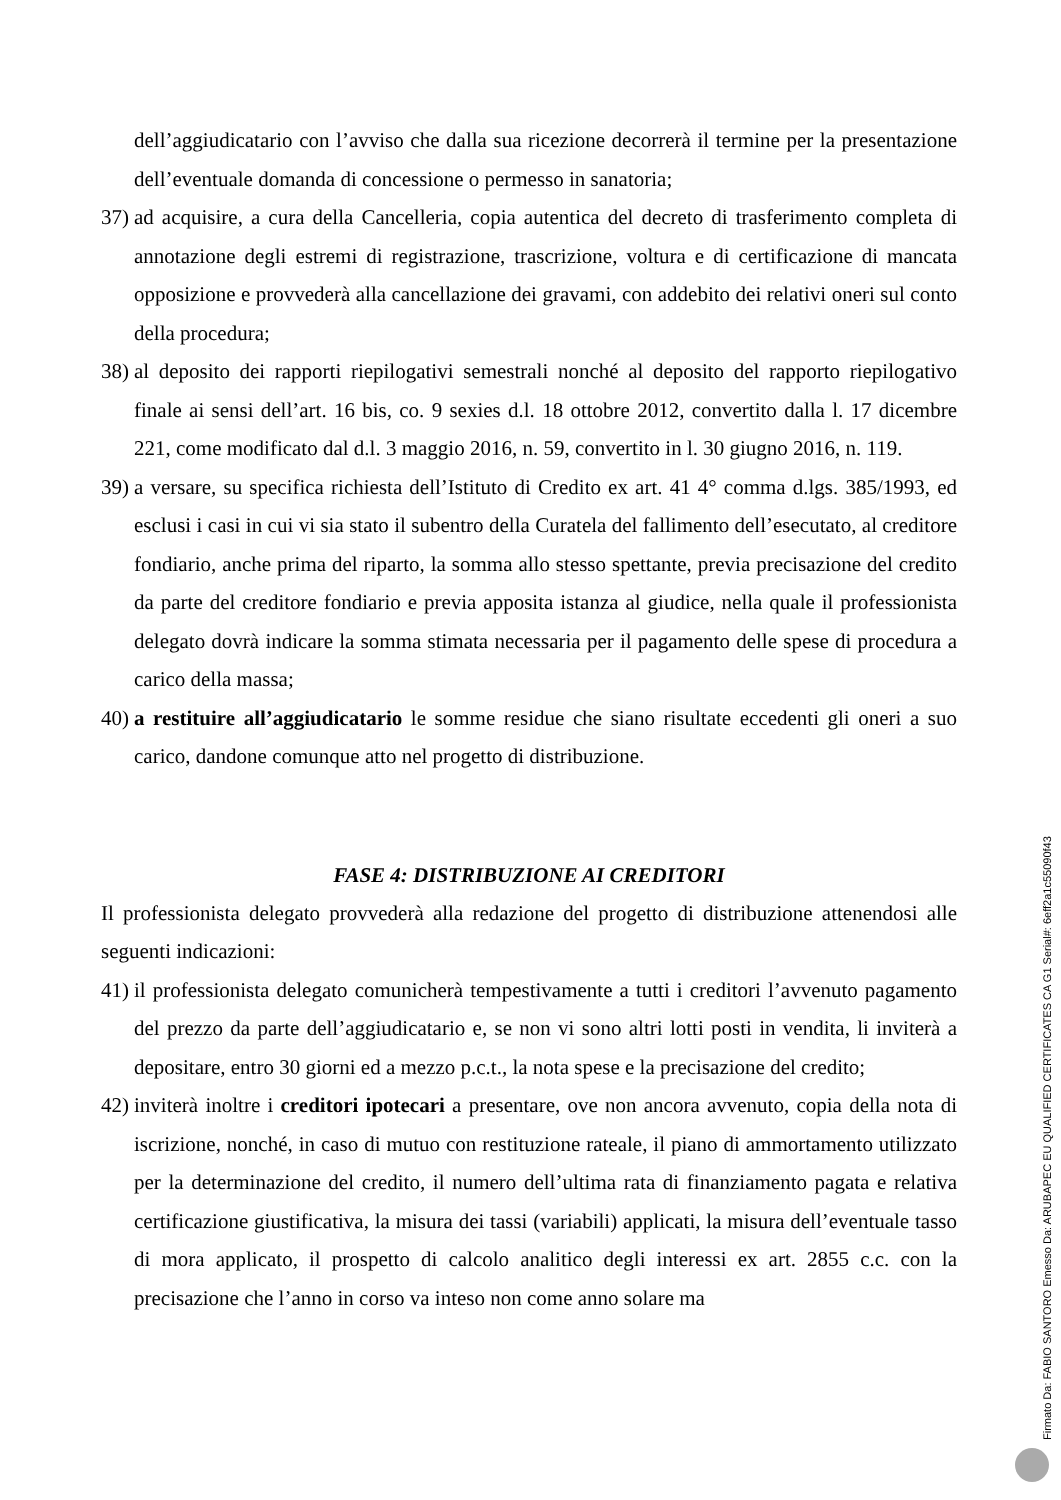dell’aggiudicatario con l’avviso che dalla sua ricezione decorrerà il termine per la presentazione dell’eventuale domanda di concessione o permesso in sanatoria;
37) ad acquisire, a cura della Cancelleria, copia autentica del decreto di trasferimento completa di annotazione degli estremi di registrazione, trascrizione, voltura e di certificazione di mancata opposizione e provvederà alla cancellazione dei gravami, con addebito dei relativi oneri sul conto della procedura;
38) al deposito dei rapporti riepilogativi semestrali nonché al deposito del rapporto riepilogativo finale ai sensi dell’art. 16 bis, co. 9 sexies d.l. 18 ottobre 2012, convertito dalla l. 17 dicembre 221, come modificato dal d.l. 3 maggio 2016, n. 59, convertito in l. 30 giugno 2016, n. 119.
39) a versare, su specifica richiesta dell’Istituto di Credito ex art. 41 4° comma d.lgs. 385/1993, ed esclusi i casi in cui vi sia stato il subentro della Curatela del fallimento dell’esecutato, al creditore fondiario, anche prima del riparto, la somma allo stesso spettante, previa precisazione del credito da parte del creditore fondiario e previa apposita istanza al giudice, nella quale il professionista delegato dovrà indicare la somma stimata necessaria per il pagamento delle spese di procedura a carico della massa;
40) a restituire all’aggiudicatario le somme residue che siano risultate eccedenti gli oneri a suo carico, dandone comunque atto nel progetto di distribuzione.
FASE 4: DISTRIBUZIONE AI CREDITORI
Il professionista delegato provvederà alla redazione del progetto di distribuzione attenendosi alle seguenti indicazioni:
41) il professionista delegato comunicherà tempestivamente a tutti i creditori l’avvenuto pagamento del prezzo da parte dell’aggiudicatario e, se non vi sono altri lotti posti in vendita, li inviterà a depositare, entro 30 giorni ed a mezzo p.c.t., la nota spese e la precisazione del credito;
42) inviterà inoltre i creditori ipotecari a presentare, ove non ancora avvenuto, copia della nota di iscrizione, nonché, in caso di mutuo con restituzione rateale, il piano di ammortamento utilizzato per la determinazione del credito, il numero dell’ultima rata di finanziamento pagata e relativa certificazione giustificativa, la misura dei tassi (variabili) applicati, la misura dell’eventuale tasso di mora applicato, il prospetto di calcolo analitico degli interessi ex art. 2855 c.c. con la precisazione che l’anno in corso va inteso non come anno solare ma
Firmato Da: FABIO SANTORO Emesso Da: ARUBAPEC EU QUALIFIED CERTIFICATES CA G1 Serial#: 6eff2a1c55090f43